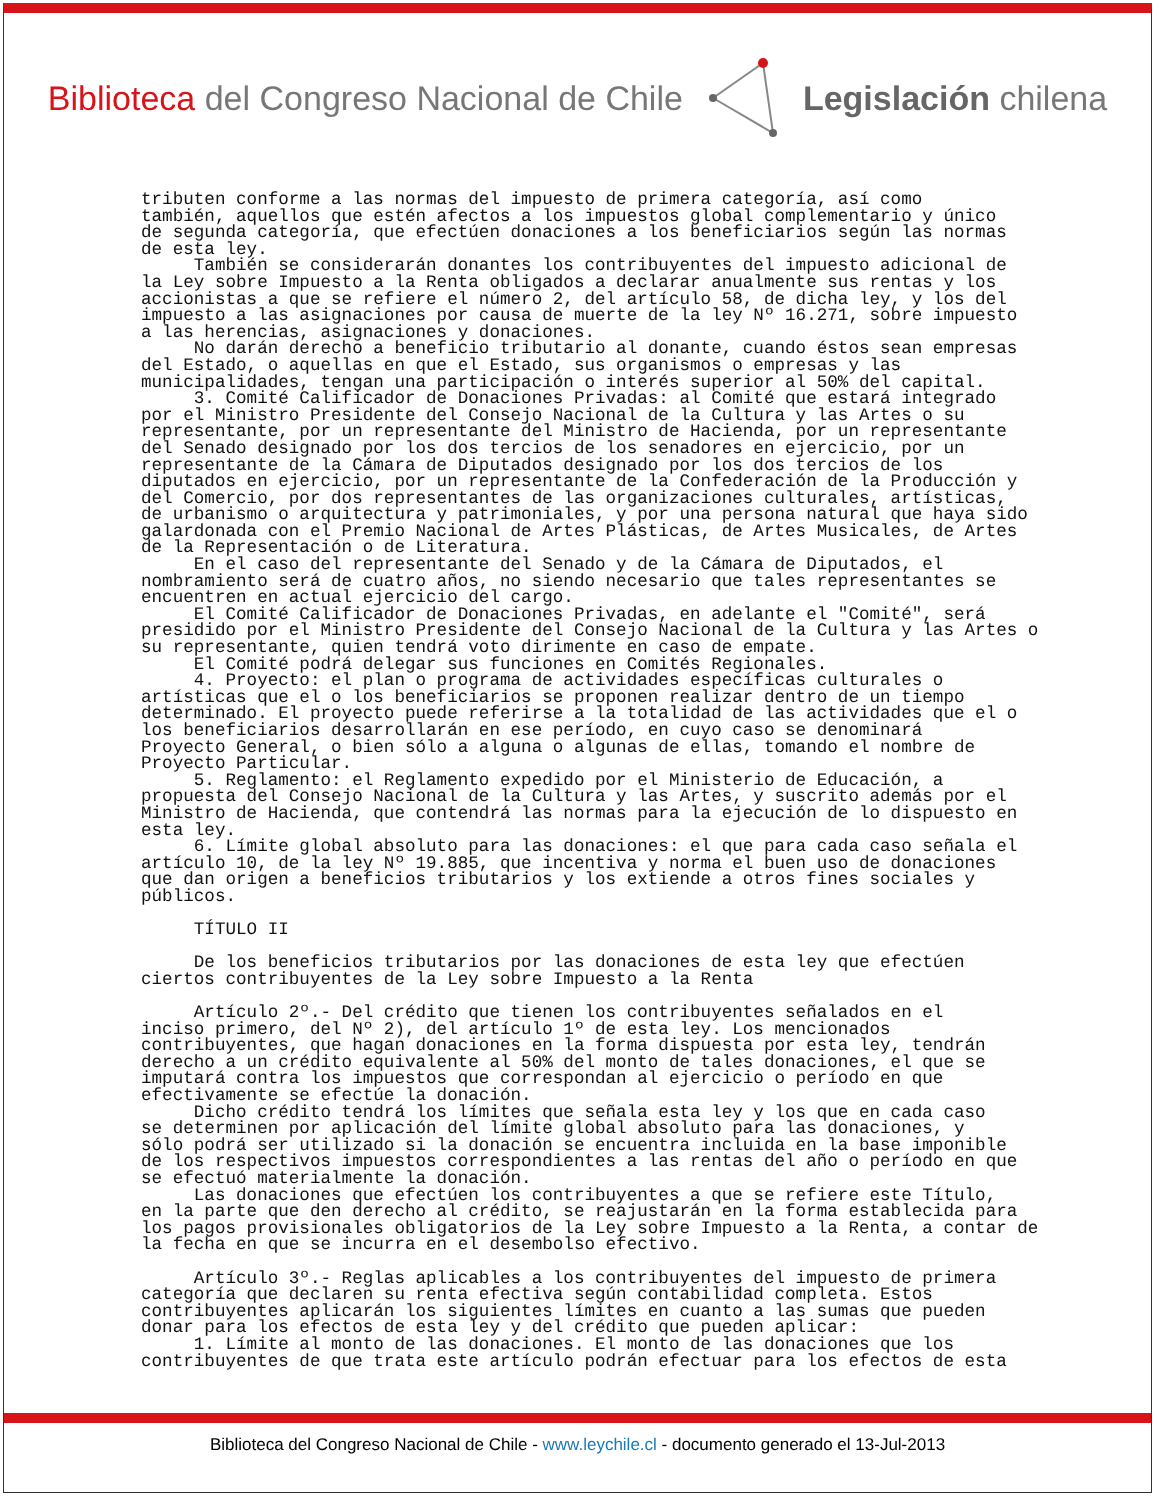Biblioteca del Congreso Nacional de Chile
Legislación chilena
tributen conforme a las normas del impuesto de primera categoría, así como también, aquellos que estén afectos a los impuestos global complementario y único de segunda categoría, que efectúen donaciones a los beneficiarios según las normas de esta ley. También se considerarán donantes los contribuyentes del impuesto adicional de la Ley sobre Impuesto a la Renta obligados a declarar anualmente sus rentas y los accionistas a que se refiere el número 2, del artículo 58, de dicha ley, y los del impuesto a las asignaciones por causa de muerte de la ley Nº 16.271, sobre impuesto a las herencias, asignaciones y donaciones. No darán derecho a beneficio tributario al donante, cuando éstos sean empresas del Estado, o aquellas en que el Estado, sus organismos o empresas y las municipalidades, tengan una participación o interés superior al 50% del capital. 3. Comité Calificador de Donaciones Privadas: al Comité que estará integrado por el Ministro Presidente del Consejo Nacional de la Cultura y las Artes o su representante, por un representante del Ministro de Hacienda, por un representante del Senado designado por los dos tercios de los senadores en ejercicio, por un representante de la Cámara de Diputados designado por los dos tercios de los diputados en ejercicio, por un representante de la Confederación de la Producción y del Comercio, por dos representantes de las organizaciones culturales, artísticas, de urbanismo o arquitectura y patrimoniales, y por una persona natural que haya sido galardonada con el Premio Nacional de Artes Plásticas, de Artes Musicales, de Artes de la Representación o de Literatura. En el caso del representante del Senado y de la Cámara de Diputados, el nombramiento será de cuatro años, no siendo necesario que tales representantes se encuentren en actual ejercicio del cargo. El Comité Calificador de Donaciones Privadas, en adelante el "Comité", será presidido por el Ministro Presidente del Consejo Nacional de la Cultura y las Artes o su representante, quien tendrá voto dirimente en caso de empate. El Comité podrá delegar sus funciones en Comités Regionales. 4. Proyecto: el plan o programa de actividades específicas culturales o artísticas que el o los beneficiarios se proponen realizar dentro de un tiempo determinado. El proyecto puede referirse a la totalidad de las actividades que el o los beneficiarios desarrollarán en ese período, en cuyo caso se denominará Proyecto General, o bien sólo a alguna o algunas de ellas, tomando el nombre de Proyecto Particular. 5. Reglamento: el Reglamento expedido por el Ministerio de Educación, a propuesta del Consejo Nacional de la Cultura y las Artes, y suscrito además por el Ministro de Hacienda, que contendrá las normas para la ejecución de lo dispuesto en esta ley. 6. Límite global absoluto para las donaciones: el que para cada caso señala el artículo 10, de la ley Nº 19.885, que incentiva y norma el buen uso de donaciones que dan origen a beneficios tributarios y los extiende a otros fines sociales y públicos. TÍTULO II De los beneficios tributarios por las donaciones de esta ley que efectúen ciertos contribuyentes de la Ley sobre Impuesto a la Renta Artículo 2º.- Del crédito que tienen los contribuyentes señalados en el inciso primero, del Nº 2), del artículo 1º de esta ley. Los mencionados contribuyentes, que hagan donaciones en la forma dispuesta por esta ley, tendrán derecho a un crédito equivalente al 50% del monto de tales donaciones, el que se imputará contra los impuestos que correspondan al ejercicio o período en que efectivamente se efectúe la donación. Dicho crédito tendrá los límites que señala esta ley y los que en cada caso se determinen por aplicación del límite global absoluto para las donaciones, y sólo podrá ser utilizado si la donación se encuentra incluida en la base imponible de los respectivos impuestos correspondientes a las rentas del año o período en que se efectuó materialmente la donación. Las donaciones que efectúen los contribuyentes a que se refiere este Título, en la parte que den derecho al crédito, se reajustarán en la forma establecida para los pagos provisionales obligatorios de la Ley sobre Impuesto a la Renta, a contar de la fecha en que se incurra en el desembolso efectivo. Artículo 3º.- Reglas aplicables a los contribuyentes del impuesto de primera categoría que declaren su renta efectiva según contabilidad completa. Estos contribuyentes aplicarán los siguientes límites en cuanto a las sumas que pueden donar para los efectos de esta ley y del crédito que pueden aplicar: 1. Límite al monto de las donaciones. El monto de las donaciones que los contribuyentes de que trata este artículo podrán efectuar para los efectos de esta
Biblioteca del Congreso Nacional de Chile - www.leychile.cl - documento generado el 13-Jul-2013